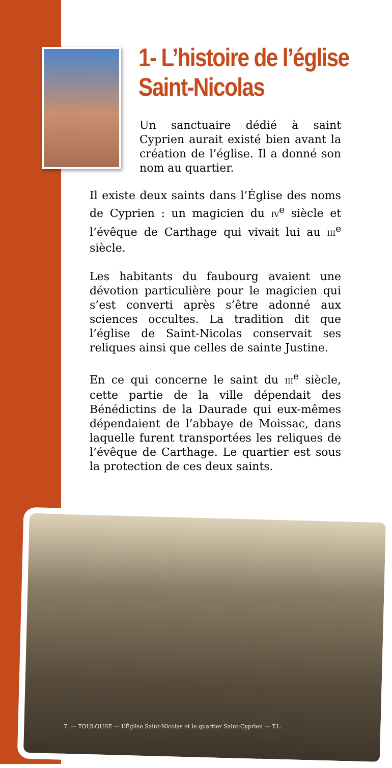1- L’histoire de l’église Saint-Nicolas
Un sanctuaire dédié à saint Cyprien aurait existé bien avant la création de l’église. Il a donné son nom au quartier.
Il existe deux saints dans l’Église des noms de Cyprien : un magicien du IV<sup>e</sup> siècle et l’évêque de Carthage qui vivait lui au III<sup>e</sup> siècle.
Les habitants du faubourg avaient une dévotion particulière pour le magicien qui s’est converti après s’être adonné aux sciences occultes. La tradition dit que l’église de Saint-Nicolas conservait ses reliques ainsi que celles de sainte Justine.
En ce qui concerne le saint du III<sup>e</sup> siècle, cette partie de la ville dépendait des Bénédictins de la Daurade qui eux-mêmes dépendaient de l’abbaye de Moissac, dans laquelle furent transportées les reliques de l’évêque de Carthage. Le quartier est sous la protection de ces deux saints.
7. — TOULOUSE — L’Église Saint-Nicolas et le quartier Saint-Cyprien — T.L.